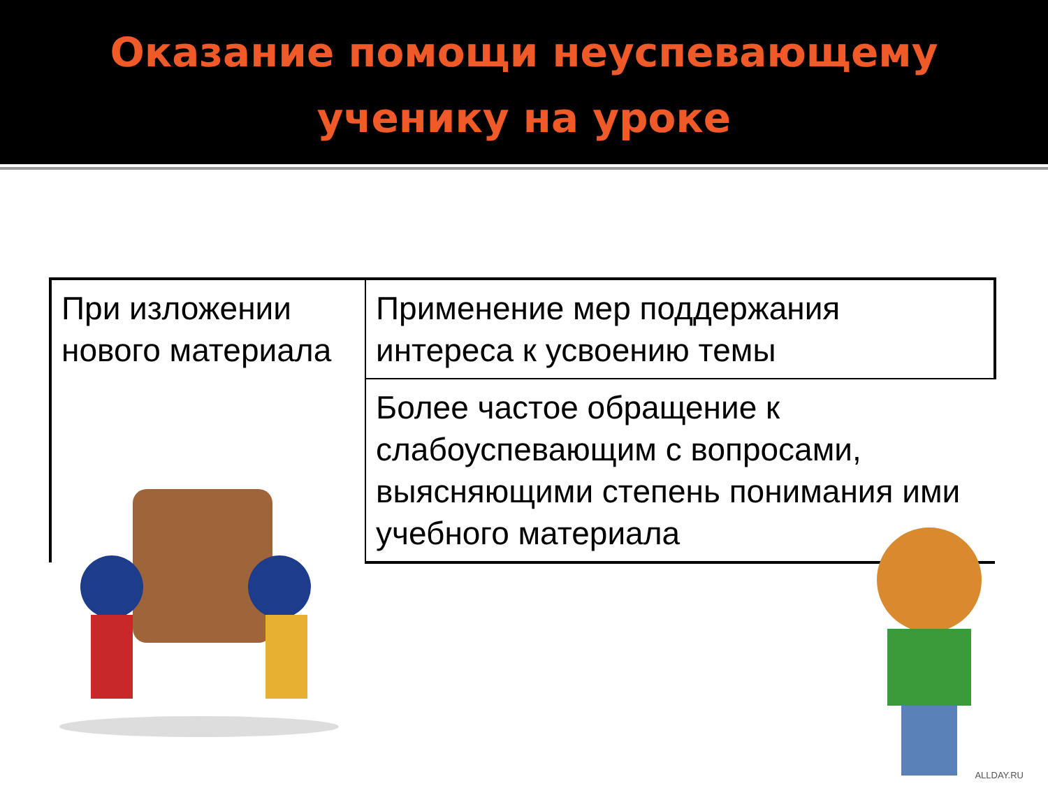Оказание помощи неуспевающему
ученику на уроке
| При изложении нового материала | Применение мер поддержания интереса к усвоению темы |
| | Более частое обращение к слабоуспевающим с вопросами, выясняющими степень понимания ими учебного материала |
ALLDAY.RU